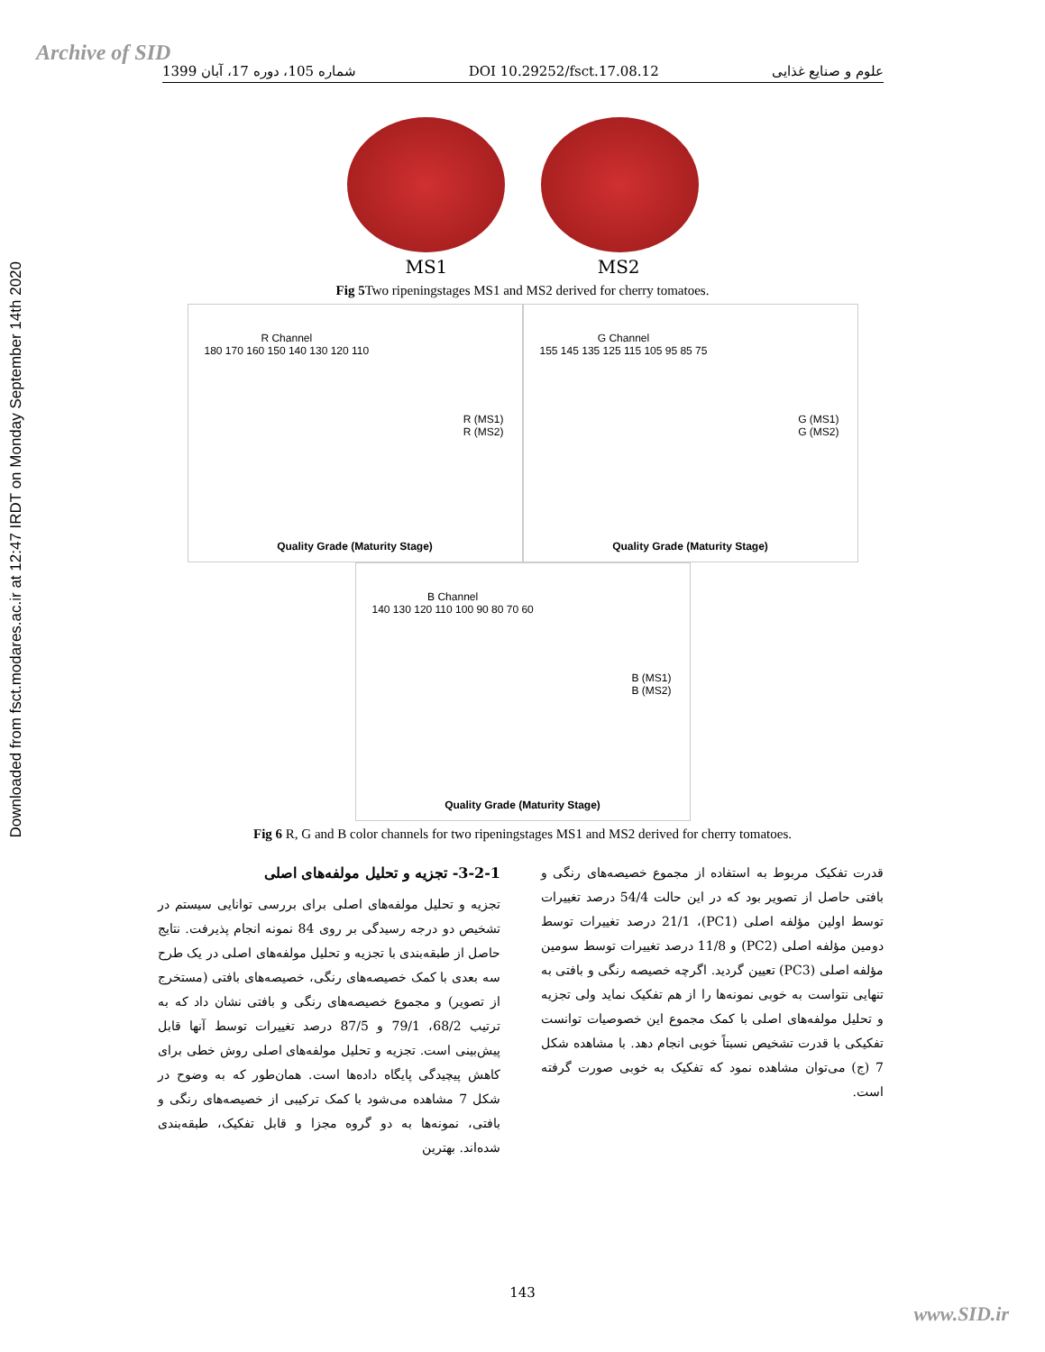Archive of SID
Downloaded from fsct.modares.ac.ir at 12:47 IRDT on Monday September 14th 2020
1399 شماره 105، دوره 17، آبان DOI 10.29252/fsct.17.08.12 علوم و صنایع غذایی
MS1 MS2
Fig 5 Two ripeningstages MS1 and MS2 derived for cherry tomatoes.
R Channel
180 170 160 150 140 130 120 110
R (MS1)
R (MS2)
Quality Grade (Maturity Stage)
G Channel
155 145 135 125 115 105 95 85 75
G (MS1)
G (MS2)
Quality Grade (Maturity Stage)
B Channel
140 130 120 110 100 90 80 70 60
B (MS1)
B (MS2)
Quality Grade (Maturity Stage)
Fig 6 R, G and B color channels for two ripeningstages MS1 and MS2 derived for cherry tomatoes.
3-2-1- تجزیه و تحلیل مولفه‌های اصلی
تجزیه و تحلیل مولفه‌های اصلی برای بررسی توانایی سیستم در تشخیص دو درجه رسیدگی بر روی 84 نمونه انجام پذیرفت. نتایج حاصل از طبقه‌بندی با تجزیه و تحلیل مولفه‌های اصلی در یک طرح سه بعدی با کمک خصیصه‌های رنگی، خصیصه‌های بافتی (مستخرج از تصویر) و مجموع خصیصه‌های رنگی و بافتی نشان داد که به ترتیب 68/2، 79/1 و 87/5 درصد تغییرات توسط آنها قابل پیش‌بینی است. تجزیه و تحلیل مولفه‌های اصلی روش خطی برای کاهش پیچیدگی پایگاه داده‌ها است. همان‌طور که به وضوح در شکل 7 مشاهده می‌شود با کمک ترکیبی از خصیصه‌های رنگی و بافتی، نمونه‌ها به دو گروه مجزا و قابل تفکیک، طبقه‌بندی شده‌اند. بهترین
قدرت تفکیک مربوط به استفاده از مجموع خصیصه‌های رنگی و بافتی حاصل از تصویر بود که در این حالت 54/4 درصد تغییرات توسط اولین مؤلفه اصلی (PC1)، 21/1 درصد تغییرات توسط دومین مؤلفه اصلی (PC2) و 11/8 درصد تغییرات توسط سومین مؤلفه اصلی (PC3) تعیین گردید. اگرچه خصیصه رنگی و بافتی به تنهایی نتواست به خوبی نمونه‌ها را از هم تفکیک نماید ولی تجزیه و تحلیل مولفه‌های اصلی با کمک مجموع این خصوصیات توانست تفکیکی با قدرت تشخیص نسبتاً خوبی انجام دهد. با مشاهده شکل 7 (ج) می‌توان مشاهده نمود که تفکیک به خوبی صورت گرفته است.
143
www.SID.ir